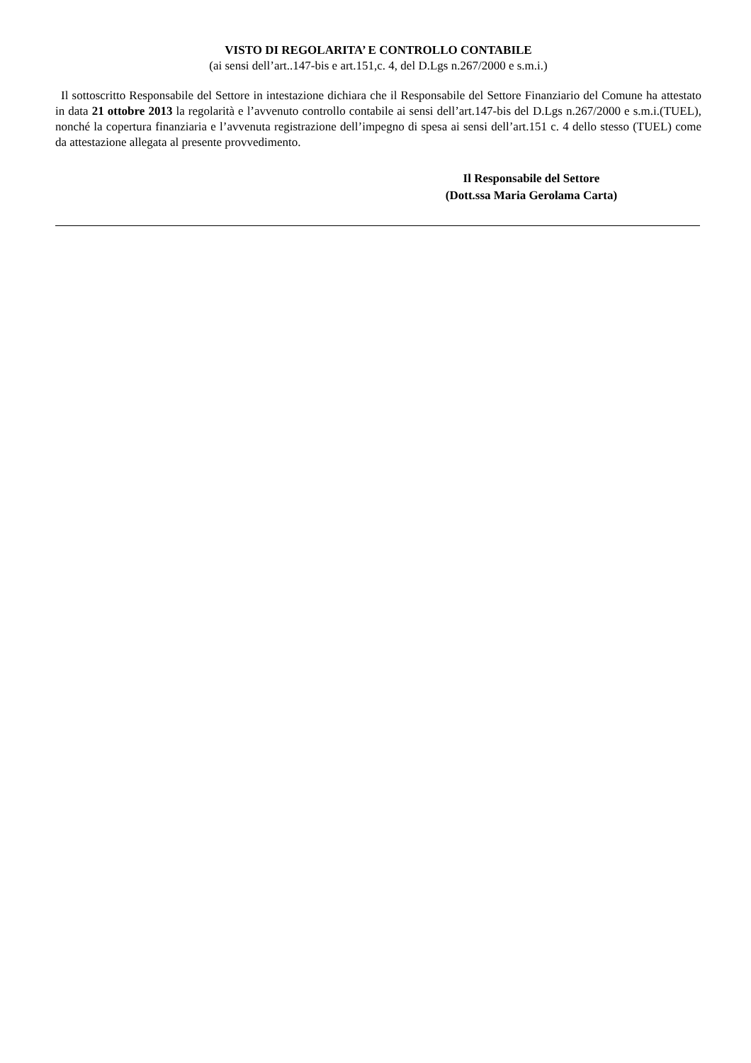VISTO DI REGOLARITA’ E CONTROLLO CONTABILE
(ai sensi dell’art..147-bis e art.151,c. 4, del D.Lgs n.267/2000 e s.m.i.)
Il sottoscritto Responsabile del Settore in intestazione dichiara che il Responsabile del Settore Finanziario del Comune ha attestato in data 21 ottobre 2013 la regolarità e l’avvenuto controllo contabile ai sensi dell’art.147-bis del D.Lgs n.267/2000 e s.m.i.(TUEL), nonché la copertura finanziaria e l’avvenuta registrazione dell’impegno di spesa ai sensi dell’art.151 c. 4 dello stesso (TUEL) come da attestazione allegata al presente provvedimento.
Il Responsabile del Settore
(Dott.ssa Maria Gerolama Carta)